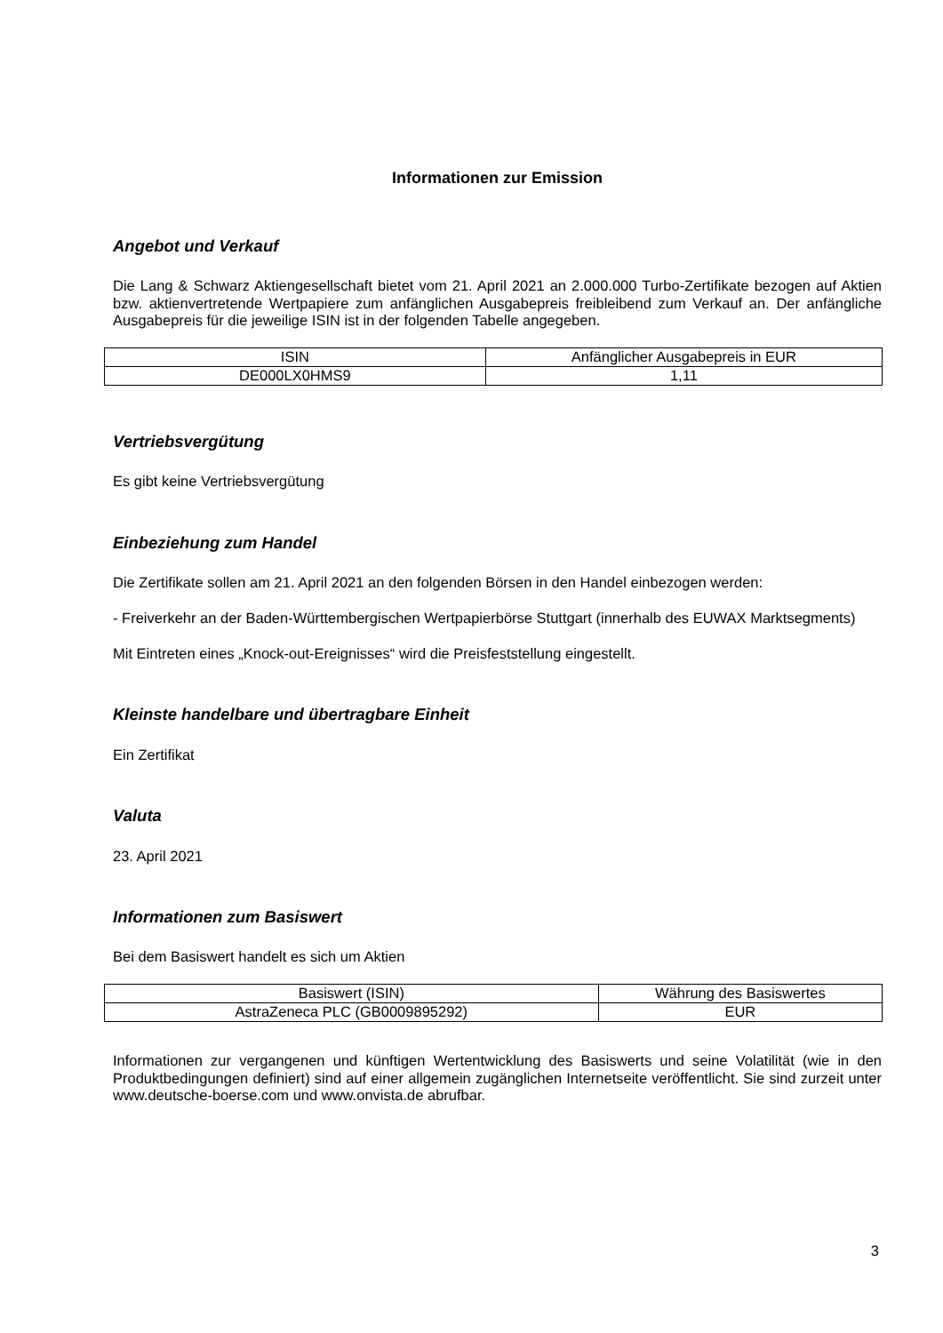Informationen zur Emission
Angebot und Verkauf
Die Lang & Schwarz Aktiengesellschaft bietet vom 21. April 2021 an 2.000.000 Turbo-Zertifikate bezogen auf Aktien bzw. aktienvertretende Wertpapiere zum anfänglichen Ausgabepreis freibleibend zum Verkauf an. Der anfängliche Ausgabepreis für die jeweilige ISIN ist in der folgenden Tabelle angegeben.
| ISIN | Anfänglicher Ausgabepreis in EUR |
| DE000LX0HMS9 | 1,11 |
Vertriebsvergütung
Es gibt keine Vertriebsvergütung
Einbeziehung zum Handel
Die Zertifikate sollen am 21. April 2021 an den folgenden Börsen in den Handel einbezogen werden:
- Freiverkehr an der Baden-Württembergischen Wertpapierbörse Stuttgart (innerhalb des EUWAX Marktsegments)
Mit Eintreten eines „Knock-out-Ereignisses“ wird die Preisfeststellung eingestellt.
Kleinste handelbare und übertragbare Einheit
Ein Zertifikat
Valuta
23. April 2021
Informationen zum Basiswert
Bei dem Basiswert handelt es sich um Aktien
| Basiswert (ISIN) | Währung des Basiswertes |
| AstraZeneca PLC (GB0009895292) | EUR |
Informationen zur vergangenen und künftigen Wertentwicklung des Basiswerts und seine Volatilität (wie in den Produktbedingungen definiert) sind auf einer allgemein zugänglichen Internetseite veröffentlicht. Sie sind zurzeit unter www.deutsche-boerse.com und www.onvista.de abrufbar.
3